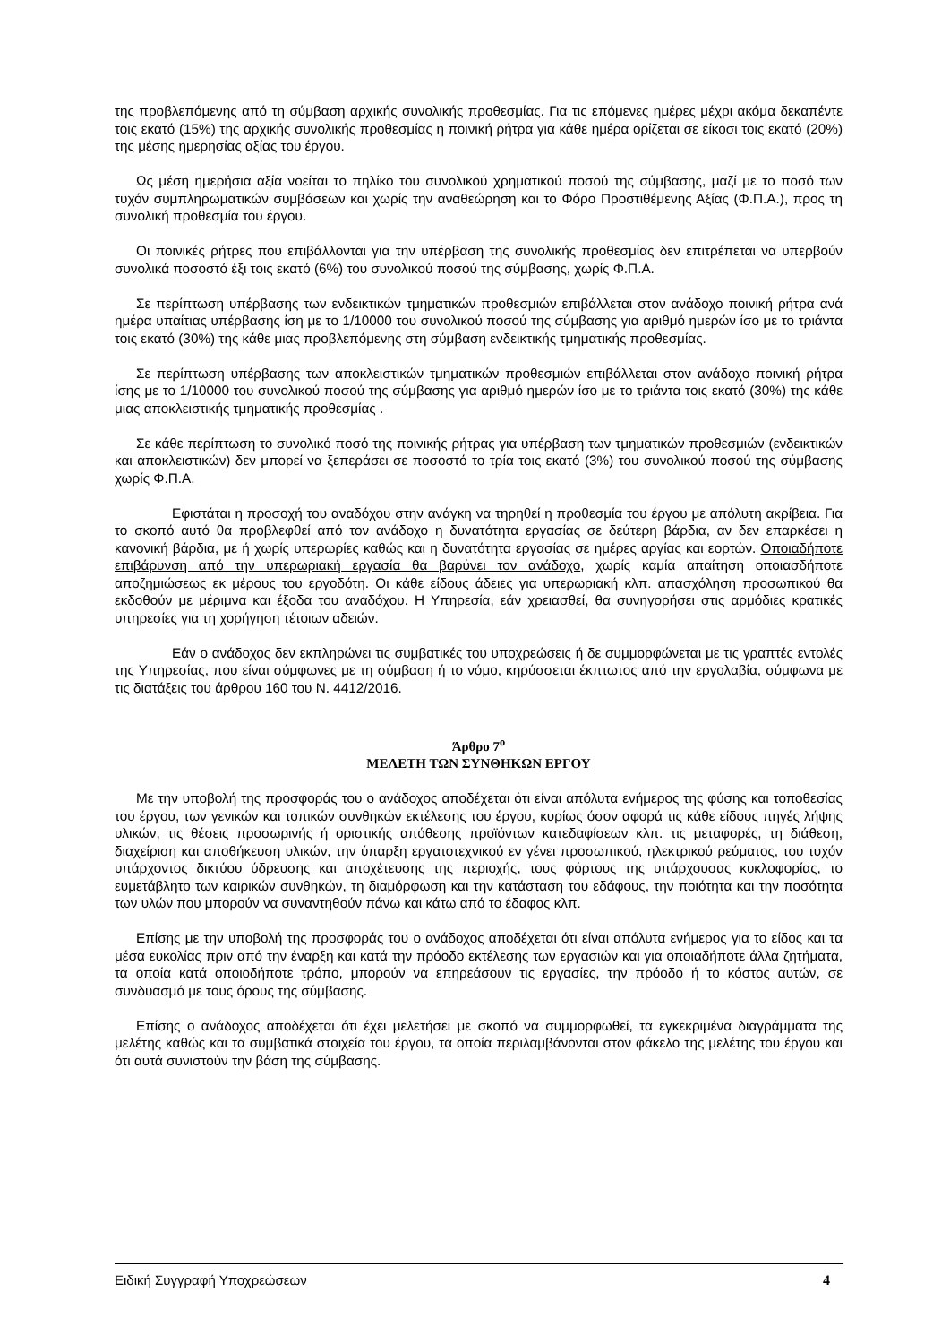της προβλεπόμενης από τη σύμβαση αρχικής συνολικής προθεσμίας. Για τις επόμενες ημέρες μέχρι ακόμα δεκαπέντε τοις εκατό (15%) της αρχικής συνολικής προθεσμίας η ποινική ρήτρα για κάθε ημέρα ορίζεται σε είκοσι τοις εκατό (20%) της μέσης ημερησίας αξίας του έργου.
Ως μέση ημερήσια αξία νοείται το πηλίκο του συνολικού χρηματικού ποσού της σύμβασης, μαζί με το ποσό των τυχόν συμπληρωματικών συμβάσεων και χωρίς την αναθεώρηση και το Φόρο Προστιθέμενης Αξίας (Φ.Π.Α.), προς τη συνολική προθεσμία του έργου.
Οι ποινικές ρήτρες που επιβάλλονται για την υπέρβαση της συνολικής προθεσμίας δεν επιτρέπεται να υπερβούν συνολικά ποσοστό έξι τοις εκατό (6%) του συνολικού ποσού της σύμβασης, χωρίς Φ.Π.Α.
Σε περίπτωση υπέρβασης των ενδεικτικών τμηματικών προθεσμιών επιβάλλεται στον ανάδοχο ποινική ρήτρα ανά ημέρα υπαίτιας υπέρβασης ίση με το 1/10000 του συνολικού ποσού της σύμβασης για αριθμό ημερών ίσο με το τριάντα τοις εκατό (30%) της κάθε μιας προβλεπόμενης στη σύμβαση ενδεικτικής τμηματικής προθεσμίας.
Σε περίπτωση υπέρβασης των αποκλειστικών τμηματικών προθεσμιών επιβάλλεται στον ανάδοχο ποινική ρήτρα ίσης με το 1/10000 του συνολικού ποσού της σύμβασης για αριθμό ημερών ίσο με το τριάντα τοις εκατό (30%) της κάθε μιας αποκλειστικής τμηματικής προθεσμίας .
Σε κάθε περίπτωση το συνολικό ποσό της ποινικής ρήτρας για υπέρβαση των τμηματικών προθεσμιών (ενδεικτικών και αποκλειστικών) δεν μπορεί να ξεπεράσει σε ποσοστό το τρία τοις εκατό (3%) του συνολικού ποσού της σύμβασης χωρίς Φ.Π.Α.
Εφιστάται η προσοχή του αναδόχου στην ανάγκη να τηρηθεί η προθεσμία του έργου με απόλυτη ακρίβεια. Για το σκοπό αυτό θα προβλεφθεί από τον ανάδοχο η δυνατότητα εργασίας σε δεύτερη βάρδια, αν δεν επαρκέσει η κανονική βάρδια, με ή χωρίς υπερωρίες καθώς και η δυνατότητα εργασίας σε ημέρες αργίας και εορτών. Οποιαδήποτε επιβάρυνση από την υπερωριακή εργασία θα βαρύνει τον ανάδοχο, χωρίς καμία απαίτηση οποιασδήποτε αποζημιώσεως εκ μέρους του εργοδότη. Οι κάθε είδους άδειες για υπερωριακή κλπ. απασχόληση προσωπικού θα εκδοθούν με μέριμνα και έξοδα του αναδόχου. Η Υπηρεσία, εάν χρειασθεί, θα συνηγορήσει στις αρμόδιες κρατικές υπηρεσίες για τη χορήγηση τέτοιων αδειών.
Εάν ο ανάδοχος δεν εκπληρώνει τις συμβατικές του υποχρεώσεις ή δε συμμορφώνεται με τις γραπτές εντολές της Υπηρεσίας, που είναι σύμφωνες με τη σύμβαση ή το νόμο, κηρύσσεται έκπτωτος από την εργολαβία, σύμφωνα με τις διατάξεις του άρθρου 160 του Ν. 4412/2016.
Άρθρο 7<sup>ο</sup>
ΜΕΛΕΤΗ ΤΩΝ ΣΥΝΘΗΚΩΝ ΕΡΓΟΥ
Με την υποβολή της προσφοράς του ο ανάδοχος αποδέχεται ότι είναι απόλυτα ενήμερος της φύσης και τοποθεσίας του έργου, των γενικών και τοπικών συνθηκών εκτέλεσης του έργου, κυρίως όσον αφορά τις κάθε είδους πηγές λήψης υλικών, τις θέσεις προσωρινής ή οριστικής απόθεσης προϊόντων κατεδαφίσεων κλπ. τις μεταφορές, τη διάθεση, διαχείριση και αποθήκευση υλικών, την ύπαρξη εργατοτεχνικού εν γένει προσωπικού, ηλεκτρικού ρεύματος, του τυχόν υπάρχοντος δικτύου ύδρευσης και αποχέτευσης της περιοχής, τους φόρτους της υπάρχουσας κυκλοφορίας, το ευμετάβλητο των καιρικών συνθηκών, τη διαμόρφωση και την κατάσταση του εδάφους, την ποιότητα και την ποσότητα των υλών που μπορούν να συναντηθούν πάνω και κάτω από το έδαφος κλπ.
Επίσης με την υποβολή της προσφοράς του ο ανάδοχος αποδέχεται ότι είναι απόλυτα ενήμερος για το είδος και τα μέσα ευκολίας πριν από την έναρξη και κατά την πρόοδο εκτέλεσης των εργασιών και για οποιαδήποτε άλλα ζητήματα, τα οποία κατά οποιοδήποτε τρόπο, μπορούν να επηρεάσουν τις εργασίες, την πρόοδο ή το κόστος αυτών, σε συνδυασμό με τους όρους της σύμβασης.
Επίσης ο ανάδοχος αποδέχεται ότι έχει μελετήσει με σκοπό να συμμορφωθεί, τα εγκεκριμένα διαγράμματα της μελέτης καθώς και τα συμβατικά στοιχεία του έργου, τα οποία περιλαμβάνονται στον φάκελο της μελέτης του έργου και ότι αυτά συνιστούν την βάση της σύμβασης.
Ειδική Συγγραφή Υποχρεώσεων 4